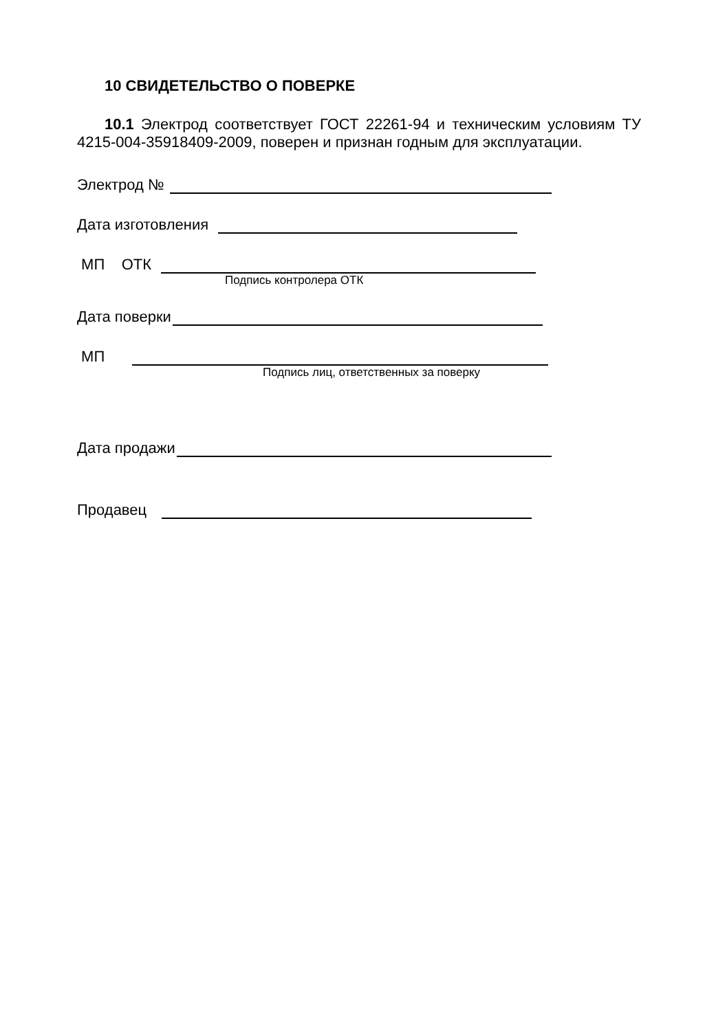10 СВИДЕТЕЛЬСТВО О ПОВЕРКЕ
10.1 Электрод соответствует ГОСТ 22261-94 и техническим условиям ТУ 4215-004-35918409-2009, поверен и признан годным для эксплуатации.
Электрод №
Дата изготовления
МП ОТК
Подпись контролера ОТК
Дата поверки
МП
Подпись лиц, ответственных за поверку
Дата продажи
Продавец